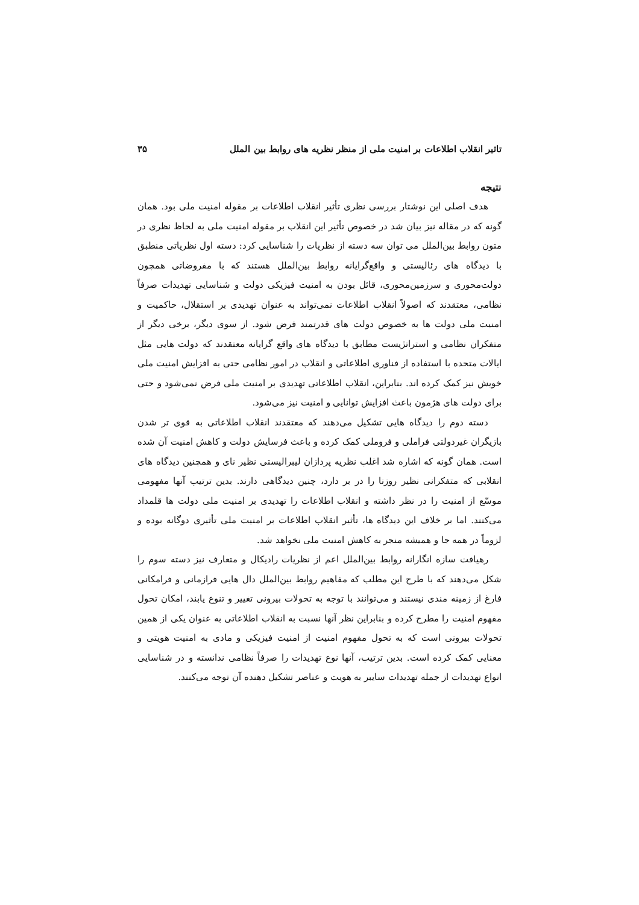تاثیر انقلاب اطلاعات بر امنیت ملی از منظر نظریه های روابط بین الملل ۳۵
نتیجه
هدف اصلی این نوشتار بررسی نظری تأثیر انقلاب اطلاعات بر مقوله امنیت ملی بود. همان گونه که در مقاله نیز بیان شد در خصوص تأثیر این انقلاب بر مقوله امنیت ملی به لحاظ نظری در متون روابط بین‌الملل می توان سه دسته از نظریات را شناسایی کرد: دسته اول نظریاتی منطبق با دیدگاه های رئالیستی و واقع‌گرایانه روابط بین‌الملل هستند که با مفروضاتی همچون دولت‌محوری و سرزمین‌محوری، قائل بودن به امنیت فیزیکی دولت و شناسایی تهدیدات صرفاً نظامی، معتقدند که اصولاً انقلاب اطلاعات نمی‌تواند به عنوان تهدیدی بر استقلال، حاکمیت و امنیت ملی دولت ها به خصوص دولت های قدرتمند فرض شود. از سوی دیگر، برخی دیگر از متفکران نظامی و استراتژیست مطابق با دیدگاه های واقع گرایانه معتقدند که دولت هایی مثل ایالات متحده با استفاده از فناوری اطلاعاتی و انقلاب در امور نظامی حتی به افزایش امنیت ملی خویش نیز کمک کرده اند. بنابراین، انقلاب اطلاعاتی تهدیدی بر امنیت ملی فرض نمی‌شود و حتی برای دولت های هژمون باعث افزایش توانایی و امنیت نیز می‌شود.
دسته دوم را دیدگاه هایی تشکیل می‌دهند که معتقدند انقلاب اطلاعاتی به قوی تر شدن بازیگران غیردولتی فراملی و فروملی کمک کرده و باعث فرسایش دولت و کاهش امنیت آن شده است. همان گونه که اشاره شد اغلب نظریه پردازان لیبرالیستی نظیر نای و همچنین دیدگاه های انقلابی که متفکرانی نظیر روزنا را در بر دارد، چنین دیدگاهی دارند. بدین ترتیب آنها مفهومی موسّع از امنیت را در نظر داشته و انقلاب اطلاعات را تهدیدی بر امنیت ملی دولت ها قلمداد می‌کنند. اما بر خلاف این دیدگاه ها، تأثیر انقلاب اطلاعات بر امنیت ملی تأثیری دوگانه بوده و لزوماً در همه جا و همیشه منجر به کاهش امنیت ملی نخواهد شد.
رهیافت سازه انگارانه روابط بین‌الملل اعم از نظریات رادیکال و متعارف نیز دسته سوم را شکل می‌دهند که با طرح این مطلب که مفاهیم روابط بین‌الملل دال هایی فرازمانی و فرامکانی فارغ از زمینه مندی نیستند و می‌توانند با توجه به تحولات بیرونی تغییر و تنوع یابند، امکان تحول مفهوم امنیت را مطرح کرده و بنابراین نظر آنها نسبت به انقلاب اطلاعاتی به عنوان یکی از همین تحولات بیرونی است که به تحول مفهوم امنیت از امنیت فیزیکی و مادی به امنیت هویتی و معنایی کمک کرده است. بدین ترتیب، آنها نوع تهدیدات را صرفاً نظامی ندانسته و در شناسایی انواع تهدیدات از جمله تهدیدات سایبر به هویت و عناصر تشکیل دهنده آن توجه می‌کنند.